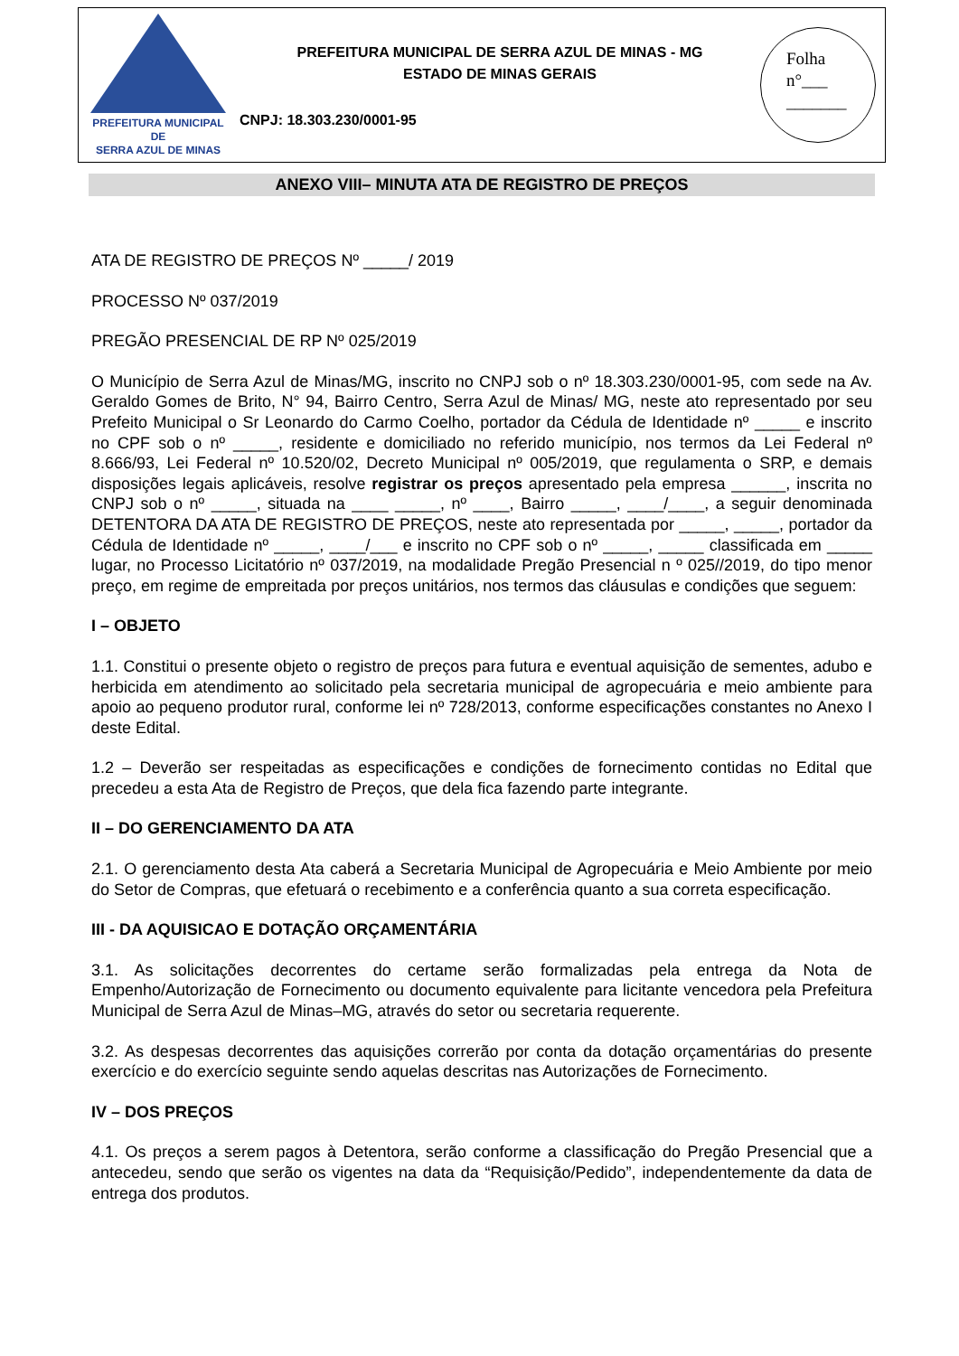PREFEITURA MUNICIPAL DE
SERRA AZUL DE MINAS
PREFEITURA MUNICIPAL DE SERRA AZUL DE MINAS - MG
ESTADO DE MINAS GERAIS
CNPJ: 18.303.230/0001-95
Folha
n°___
_______
ANEXO VIII– MINUTA ATA DE REGISTRO DE PREÇOS
ATA DE REGISTRO DE PREÇOS Nº _____/ 2019
PROCESSO Nº 037/2019
PREGÃO PRESENCIAL DE RP Nº 025/2019
O Município de Serra Azul de Minas/MG, inscrito no CNPJ sob o nº 18.303.230/0001-95, com sede na Av. Geraldo Gomes de Brito, N° 94, Bairro Centro, Serra Azul de Minas/ MG, neste ato representado por seu Prefeito Municipal o Sr Leonardo do Carmo Coelho, portador da Cédula de Identidade nº _____ e inscrito no CPF sob o nº _____, residente e domiciliado no referido município, nos termos da Lei Federal nº 8.666/93, Lei Federal nº 10.520/02, Decreto Municipal nº 005/2019, que regulamenta o SRP, e demais disposições legais aplicáveis, resolve registrar os preços apresentado pela empresa ______, inscrita no CNPJ sob o nº _____, situada na ____ _____, nº ____, Bairro _____, ____/____, a seguir denominada DETENTORA DA ATA DE REGISTRO DE PREÇOS, neste ato representada por _____, _____, portador da Cédula de Identidade nº _____, ____/___ e inscrito no CPF sob o nº _____, _____ classificada em _____ lugar, no Processo Licitatório nº 037/2019, na modalidade Pregão Presencial n º 025//2019, do tipo menor preço, em regime de empreitada por preços unitários, nos termos das cláusulas e condições que seguem:
I – OBJETO
1.1. Constitui o presente objeto o registro de preços para futura e eventual aquisição de sementes, adubo e herbicida em atendimento ao solicitado pela secretaria municipal de agropecuária e meio ambiente para apoio ao pequeno produtor rural, conforme lei nº 728/2013, conforme especificações constantes no Anexo I deste Edital.
1.2 – Deverão ser respeitadas as especificações e condições de fornecimento contidas no Edital que precedeu a esta Ata de Registro de Preços, que dela fica fazendo parte integrante.
II – DO GERENCIAMENTO DA ATA
2.1. O gerenciamento desta Ata caberá a Secretaria Municipal de Agropecuária e Meio Ambiente por meio do Setor de Compras, que efetuará o recebimento e a conferência quanto a sua correta especificação.
III - DA AQUISICAO E DOTAÇÃO ORÇAMENTÁRIA
3.1. As solicitações decorrentes do certame serão formalizadas pela entrega da Nota de Empenho/Autorização de Fornecimento ou documento equivalente para licitante vencedora pela Prefeitura Municipal de Serra Azul de Minas–MG, através do setor ou secretaria requerente.
3.2. As despesas decorrentes das aquisições correrão por conta da dotação orçamentárias do presente exercício e do exercício seguinte sendo aquelas descritas nas Autorizações de Fornecimento.
IV – DOS PREÇOS
4.1. Os preços a serem pagos à Detentora, serão conforme a classificação do Pregão Presencial que a antecedeu, sendo que serão os vigentes na data da “Requisição/Pedido”, independentemente da data de entrega dos produtos.